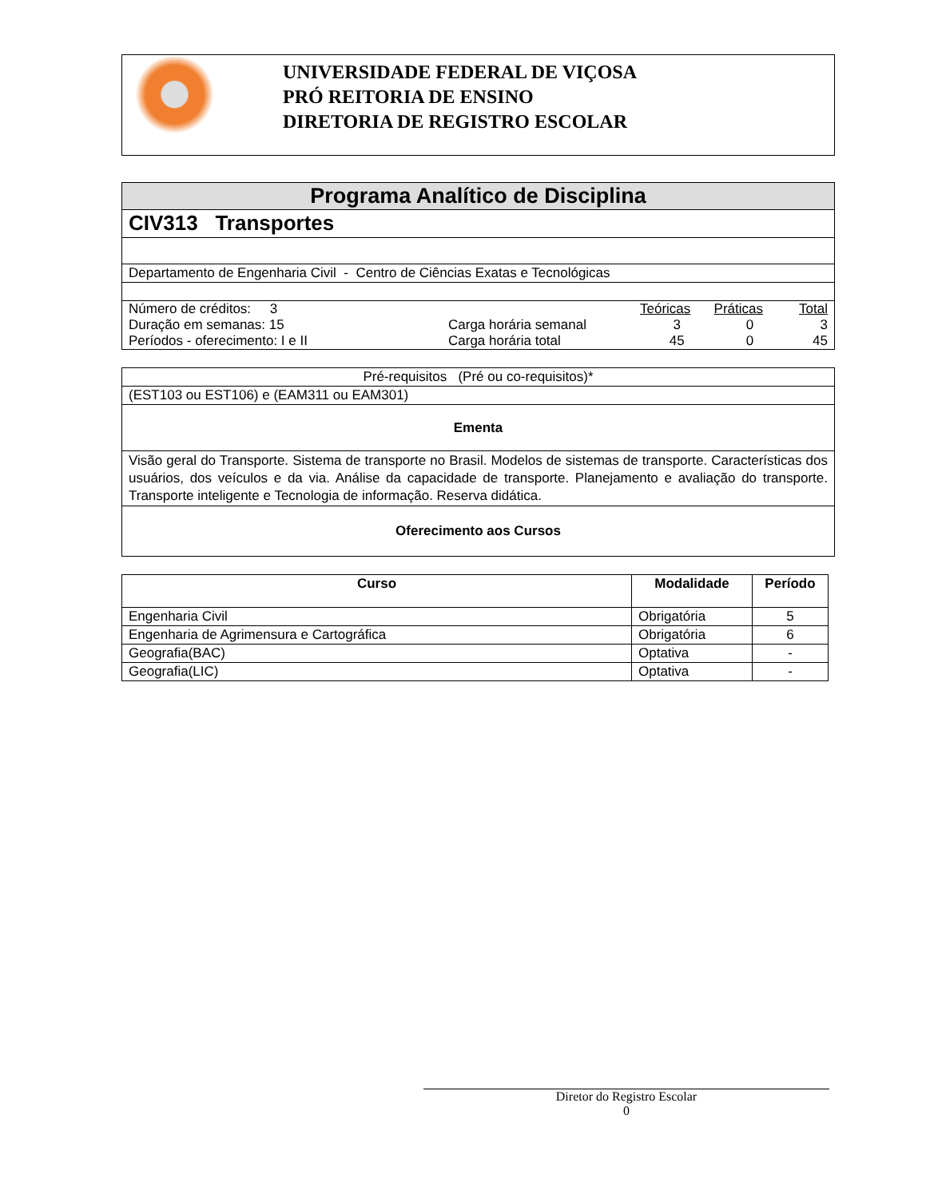UNIVERSIDADE FEDERAL DE VIÇOSA
PRÓ REITORIA DE ENSINO
DIRETORIA DE REGISTRO ESCOLAR
| Programa Analítico de Disciplina |
| CIV313 Transportes |
| Departamento de Engenharia Civil - Centro de Ciências Exatas e Tecnológicas |
| / Número de créditos: 3 / / Teóricas / Práticas / Total / / Duração em semanas: 15 / Carga horária semanal / 3 / 0 / 3 / / Períodos - oferecimento: I e II / Carga horária total / 45 / 0 / 45 / |
| Pré-requisitos (Pré ou co-requisitos)* |
| (EST103 ou EST106) e (EAM311 ou EAM301) |
| Ementa |
| Visão geral do Transporte. Sistema de transporte no Brasil. Modelos de sistemas de transporte. Características dos usuários, dos veículos e da via. Análise da capacidade de transporte. Planejamento e avaliação do transporte. Transporte inteligente e Tecnologia de informação. Reserva didática. |
| Oferecimento aos Cursos |
| Curso | Modalidade | Período |
| --- | --- | --- |
| Engenharia Civil | Obrigatória | 5 |
| Engenharia de Agrimensura e Cartográfica | Obrigatória | 6 |
| Geografia(BAC) | Optativa | - |
| Geografia(LIC) | Optativa | - |
Diretor do Registro Escolar
0